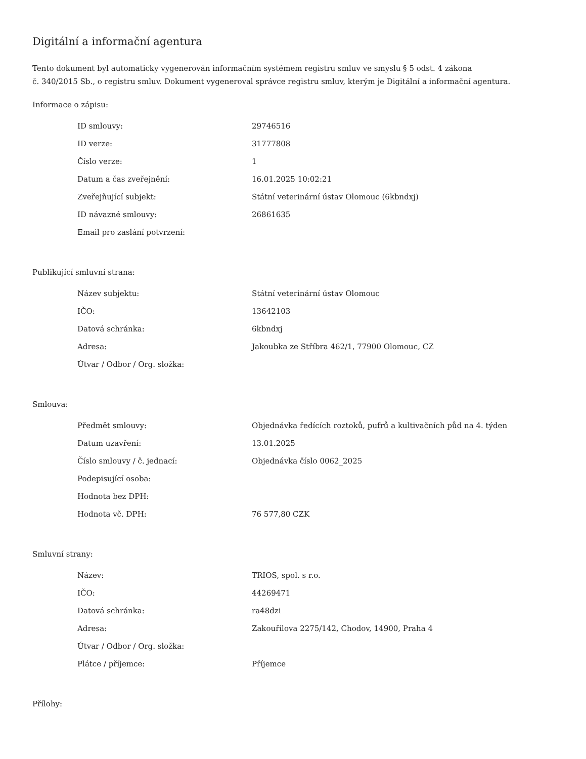Digitální a informační agentura
Tento dokument byl automaticky vygenerován informačním systémem registru smluv ve smyslu § 5 odst. 4 zákona
č. 340/2015 Sb., o registru smluv. Dokument vygeneroval správce registru smluv, kterým je Digitální a informační agentura.
Informace o zápisu:
| ID smlouvy: | 29746516 |
| ID verze: | 31777808 |
| Číslo verze: | 1 |
| Datum a čas zveřejnění: | 16.01.2025 10:02:21 |
| Zveřejňující subjekt: | Státní veterinární ústav Olomouc (6kbndxj) |
| ID návazné smlouvy: | 26861635 |
| Email pro zaslání potvrzení: | |
Publikující smluvní strana:
| Název subjektu: | Státní veterinární ústav Olomouc |
| IČO: | 13642103 |
| Datová schránka: | 6kbndxj |
| Adresa: | Jakoubka ze Stříbra 462/1, 77900 Olomouc, CZ |
| Útvar / Odbor / Org. složka: | |
Smlouva:
| Předmět smlouvy: | Objednávka ředících roztoků, pufrů a kultivačních půd na 4. týden |
| Datum uzavření: | 13.01.2025 |
| Číslo smlouvy / č. jednací: | Objednávka číslo 0062_2025 |
| Podepisující osoba: | |
| Hodnota bez DPH: | |
| Hodnota vč. DPH: | 76 577,80 CZK |
Smluvní strany:
| Název: | TRIOS, spol. s r.o. |
| IČO: | 44269471 |
| Datová schránka: | ra48dzi |
| Adresa: | Zakouřilova 2275/142, Chodov, 14900, Praha 4 |
| Útvar / Odbor / Org. složka: | |
| Plátce / příjemce: | Příjemce |
Přílohy: